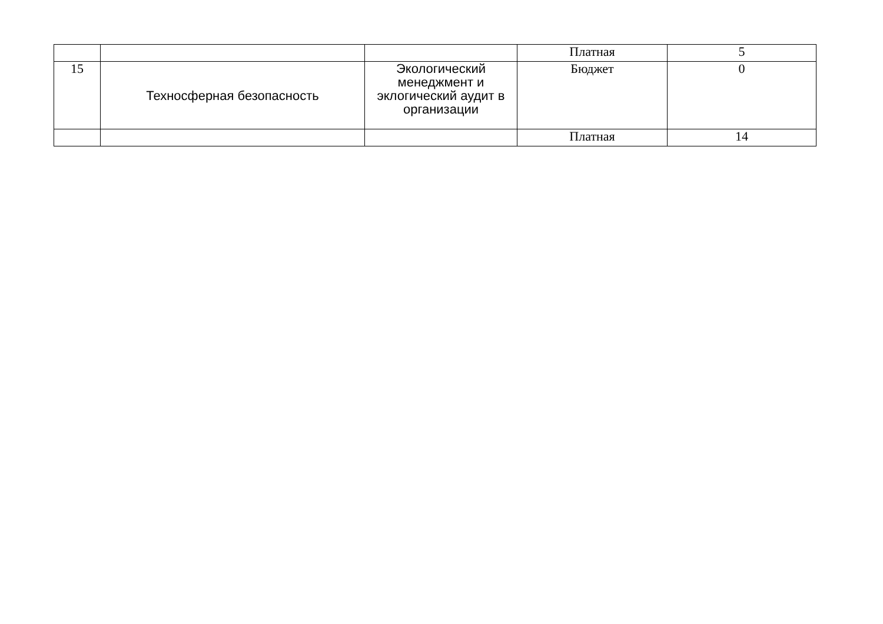| | | | Платная | 5 |
| 15 | Техносферная безопасность | Экологический менеджмент и эклогический аудит в организации | Бюджет | 0 |
| | | | Платная | 14 |